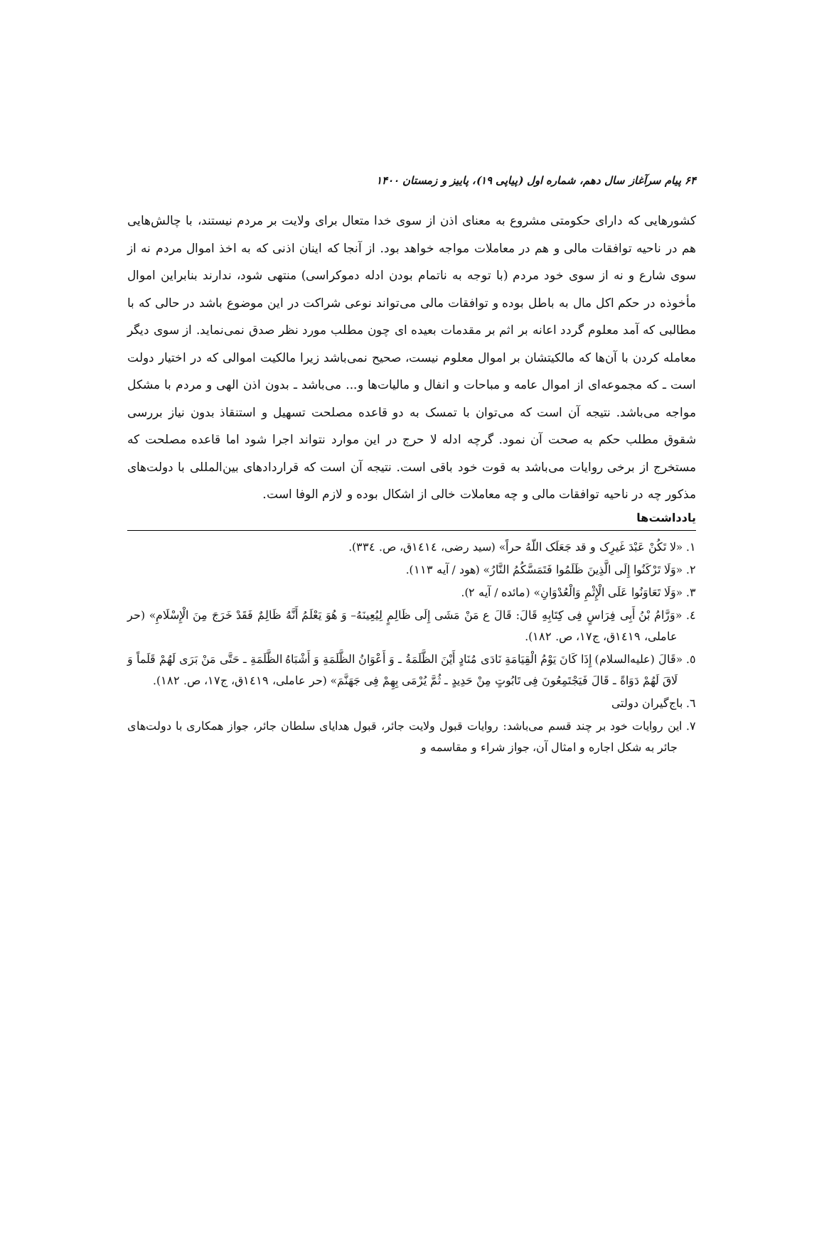۶۴ پیام سرآغاز سال دهم، شماره اول (پیاپی ۱۹)، پاییز و زمستان ۱۴۰۰
کشورهایی که دارای حکومتی مشروع به معنای اذن از سوی خدا متعال برای ولایت بر مردم نیستند، با چالش‌هایی هم در ناحیه توافقات مالی و هم در معاملات مواجه خواهد بود. از آنجا که اینان اذنی که به اخذ اموال مردم نه از سوی شارع و نه از سوی خود مردم (با توجه به ناتمام بودن ادله دموکراسی) منتهی شود، ندارند بنابراین اموال مأخوذه در حکم اکل مال به باطل بوده و توافقات مالی می‌تواند نوعی شراکت در این موضوع باشد در حالی که با مطالبی که آمد معلوم گردد اعانه بر اثم بر مقدمات بعیده ای چون مطلب مورد نظر صدق نمی‌نماید. از سوی دیگر معامله کردن با آن‌ها که مالکیتشان بر اموال معلوم نیست، صحیح نمی‌باشد زیرا مالکیت اموالی که در اختیار دولت است ـ که مجموعه‌ای از اموال عامه و مباحات و انفال و مالیات‌ها و... می‌باشد ـ بدون اذن الهی و مردم با مشکل مواجه می‌باشد. نتیجه آن است که می‌توان با تمسک به دو قاعده مصلحت تسهیل و استنقاذ بدون نیاز بررسی شقوق مطلب حکم به صحت آن نمود. گرچه ادله لا حرج در این موارد نتواند اجرا شود اما قاعده مصلحت که مستخرج از برخی روایات می‌باشد به قوت خود باقی است. نتیجه آن است که قراردادهای بین‌المللی با دولت‌های مذکور چه در ناحیه توافقات مالی و چه معاملات خالی از اشکال بوده و لازم الوفا است.
یادداشت‌ها
١. «لا تَكُنْ عَبْدَ غَيرِک و قد جَعَلَک اللّهُ حراً» (سید رضی، ١٤١٤ق، ص. ٣٣٤).
٢. «وَلَا تَرْكَنُوا إِلَى الَّذِينَ ظَلَمُوا فَتَمَسَّكُمُ النَّارُ» (هود / آیه ١١٣).
٣. «وَلَا تَعَاوَنُوا عَلَى الْإِثْمِ وَالْعُدْوَانِ» (مائده / آیه ٢).
٤. «وَرَّامُ بْنُ أَبِی فِرَاسٍ فِی كِتَابِهِ قَالَ: قَالَ ع مَنْ مَشَى إِلَى ظَالِمٍ لِيُعِينَهُ– وَ هُوَ يَعْلَمُ أَنَّهُ ظَالِمٌ فَقَدْ خَرَجَ مِنَ الْإِسْلَامِ» (حر عاملی، ١٤١٩ق، ج١٧، ص. ١٨٢).
٥. «قَالَ (علیه‌السلام) إِذَا كَانَ يَوْمُ الْقِيَامَةِ نَادَى مُنَادٍ أَيْنَ الظَّلَمَةُ ـ وَ أَعْوَانُ الظَّلَمَةِ وَ أَشْبَاهُ الظَّلَمَةِ ـ حَتَّى مَنْ بَرَى لَهُمْ قَلَماً وَ لَاقَ لَهُمْ دَوَاةً ـ قَالَ فَيَجْتَمِعُونَ فِی تَابُوتٍ مِنْ حَدِيدٍ ـ ثُمَّ يُرْمَى بِهِمْ فِی جَهَنَّمَ» (حر عاملی، ١٤١٩ق، ج١٧، ص. ١٨٢).
٦. باج‌گیران دولتی
٧. این روایات خود بر چند قسم می‌باشد: روایات قبول ولایت جائر، قبول هدایای سلطان جائر، جواز همکاری با دولت‌های جائر به شکل اجاره و امثال آن، جواز شراء و مقاسمه و